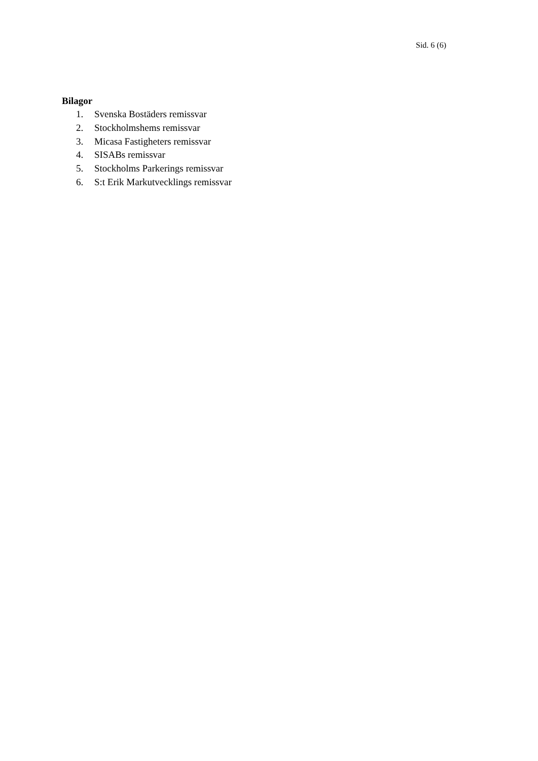Sid. 6 (6)
Bilagor
1. Svenska Bostäders remissvar
2. Stockholmshems remissvar
3. Micasa Fastigheters remissvar
4. SISABs remissvar
5. Stockholms Parkerings remissvar
6. S:t Erik Markutvecklings remissvar